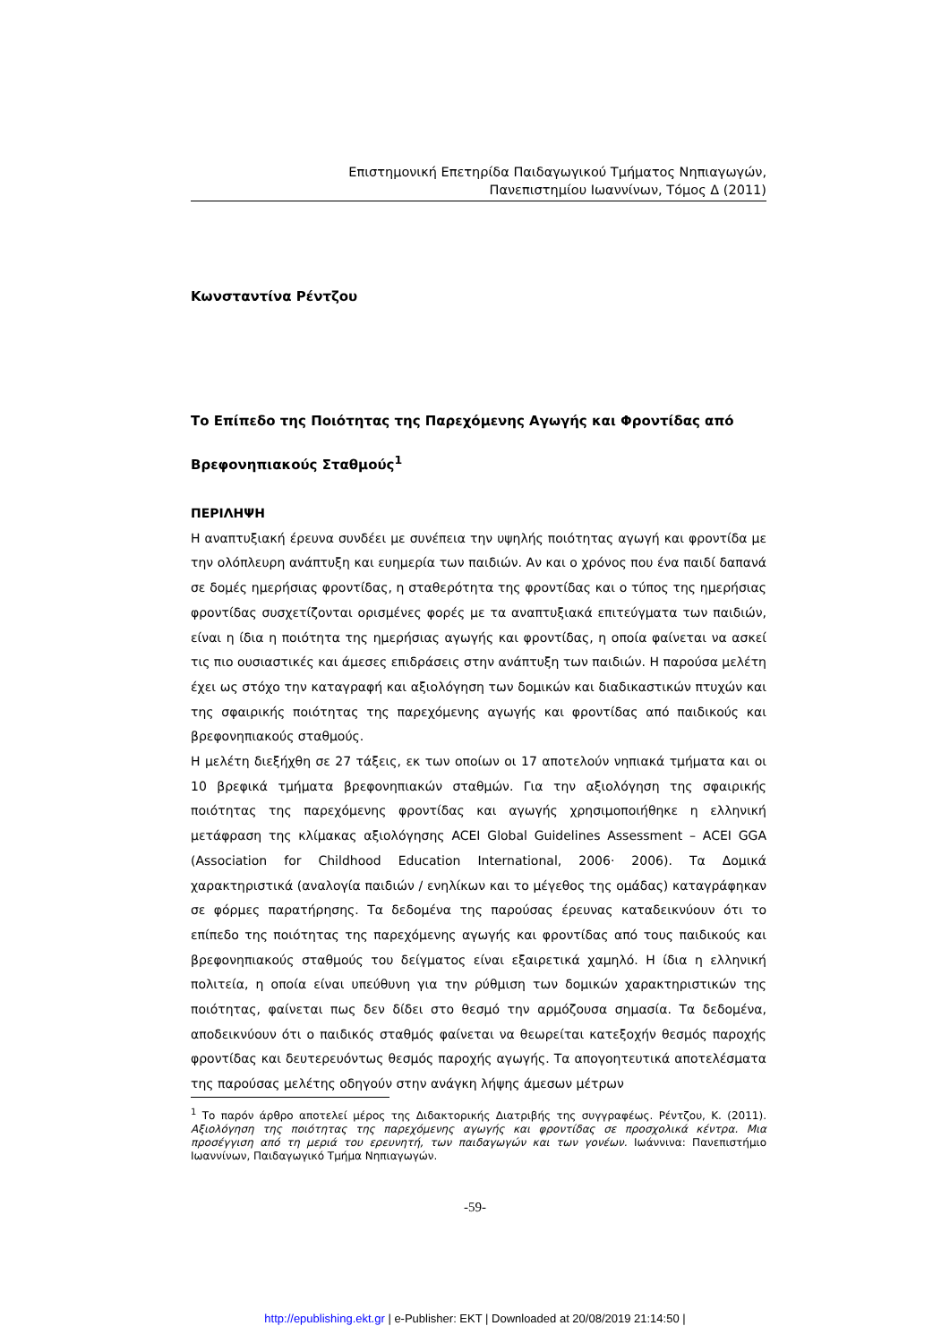Επιστημονική Επετηρίδα Παιδαγωγικού Τμήματος Νηπιαγωγών,
Πανεπιστημίου Ιωαννίνων, Τόμος Δ (2011)
Κωνσταντίνα Ρέντζου
Το Επίπεδο της Ποιότητας της Παρεχόμενης Αγωγής και Φροντίδας από
Βρεφονηπιακούς Σταθμούς<sup>1</sup>
ΠΕΡΙΛΗΨΗ
Η αναπτυξιακή έρευνα συνδέει με συνέπεια την υψηλής ποιότητας αγωγή και φροντίδα με την ολόπλευρη ανάπτυξη και ευημερία των παιδιών. Αν και ο χρόνος που ένα παιδί δαπανά σε δομές ημερήσιας φροντίδας, η σταθερότητα της φροντίδας και ο τύπος της ημερήσιας φροντίδας συσχετίζονται ορισμένες φορές με τα αναπτυξιακά επιτεύγματα των παιδιών, είναι η ίδια η ποιότητα της ημερήσιας αγωγής και φροντίδας, η οποία φαίνεται να ασκεί τις πιο ουσιαστικές και άμεσες επιδράσεις στην ανάπτυξη των παιδιών. Η παρούσα μελέτη έχει ως στόχο την καταγραφή και αξιολόγηση των δομικών και διαδικαστικών πτυχών και της σφαιρικής ποιότητας της παρεχόμενης αγωγής και φροντίδας από παιδικούς και βρεφονηπιακούς σταθμούς.
Η μελέτη διεξήχθη σε 27 τάξεις, εκ των οποίων οι 17 αποτελούν νηπιακά τμήματα και οι 10 βρεφικά τμήματα βρεφονηπιακών σταθμών. Για την αξιολόγηση της σφαιρικής ποιότητας της παρεχόμενης φροντίδας και αγωγής χρησιμοποιήθηκε η ελληνική μετάφραση της κλίμακας αξιολόγησης ACEI Global Guidelines Assessment – ACEI GGA (Association for Childhood Education International, 2006· 2006). Τα Δομικά χαρακτηριστικά (αναλογία παιδιών / ενηλίκων και το μέγεθος της ομάδας) καταγράφηκαν σε φόρμες παρατήρησης. Τα δεδομένα της παρούσας έρευνας καταδεικνύουν ότι το επίπεδο της ποιότητας της παρεχόμενης αγωγής και φροντίδας από τους παιδικούς και βρεφονηπιακούς σταθμούς του δείγματος είναι εξαιρετικά χαμηλό. Η ίδια η ελληνική πολιτεία, η οποία είναι υπεύθυνη για την ρύθμιση των δομικών χαρακτηριστικών της ποιότητας, φαίνεται πως δεν δίδει στο θεσμό την αρμόζουσα σημασία. Τα δεδομένα, αποδεικνύουν ότι ο παιδικός σταθμός φαίνεται να θεωρείται κατεξοχήν θεσμός παροχής φροντίδας και δευτερευόντως θεσμός παροχής αγωγής. Τα απογοητευτικά αποτελέσματα της παρούσας μελέτης οδηγούν στην ανάγκη λήψης άμεσων μέτρων
<sup>1</sup> Το παρόν άρθρο αποτελεί μέρος της Διδακτορικής Διατριβής της συγγραφέως. Ρέντζου, Κ. (2011). Αξιολόγηση της ποιότητας της παρεχόμενης αγωγής και φροντίδας σε προσχολικά κέντρα. Μια προσέγγιση από τη μεριά του ερευνητή, των παιδαγωγών και των γονέων. Ιωάννινα: Πανεπιστήμιο Ιωαννίνων, Παιδαγωγικό Τμήμα Νηπιαγωγών.
-59-
http://epublishing.ekt.gr | e-Publisher: EKT | Downloaded at 20/08/2019 21:14:50 |